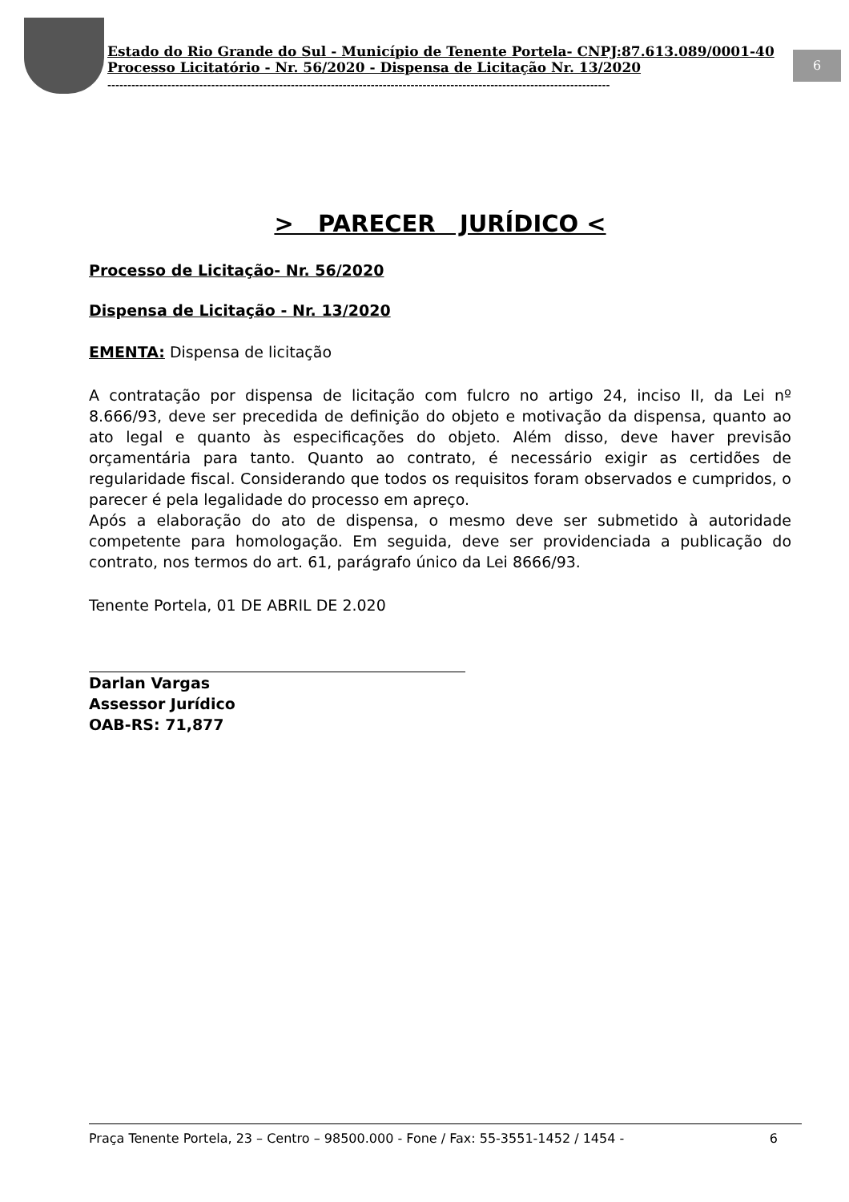6
Estado do Rio Grande do Sul - Município de Tenente Portela- CNPJ:87.613.089/0001-40
Processo Licitatório - Nr. 56/2020 - Dispensa de Licitação Nr. 13/2020
------------------------------------------------------------------------------------------------------------------------------
> PARECER JURÍDICO <
Processo de Licitação- Nr. 56/2020
Dispensa de Licitação - Nr. 13/2020
EMENTA: Dispensa de licitação
A contratação por dispensa de licitação com fulcro no artigo 24, inciso II, da Lei nº 8.666/93, deve ser precedida de definição do objeto e motivação da dispensa, quanto ao ato legal e quanto às especificações do objeto. Além disso, deve haver previsão orçamentária para tanto. Quanto ao contrato, é necessário exigir as certidões de regularidade fiscal. Considerando que todos os requisitos foram observados e cumpridos, o parecer é pela legalidade do processo em apreço.
Após a elaboração do ato de dispensa, o mesmo deve ser submetido à autoridade competente para homologação. Em seguida, deve ser providenciada a publicação do contrato, nos termos do art. 61, parágrafo único da Lei 8666/93.
Tenente Portela, 01 DE ABRIL DE 2.020
Darlan Vargas
Assessor Jurídico
OAB-RS: 71,877
Praça Tenente Portela, 23 – Centro – 98500.000 - Fone / Fax: 55-3551-1452 / 1454 - 6